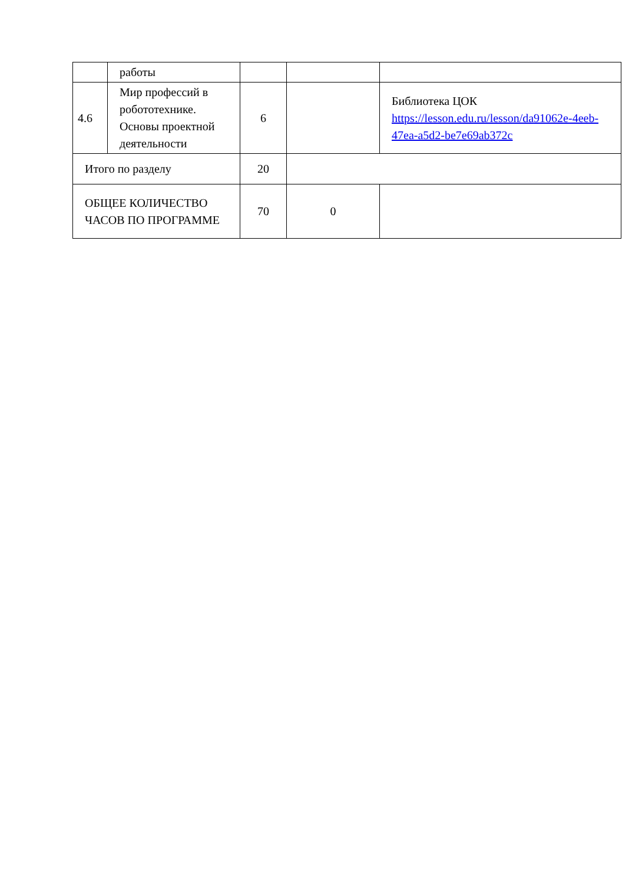| | работы | | | |
| 4.6 | Мир профессий в робототехнике. Основы проектной деятельности | 6 | | Библиотека ЦОК https://lesson.edu.ru/lesson/da91062e-4eeb-47ea-a5d2-be7e69ab372c |
| Итого по разделу | | 20 | | |
| ОБЩЕЕ КОЛИЧЕСТВО ЧАСОВ ПО ПРОГРАММЕ | | 70 | 0 | |